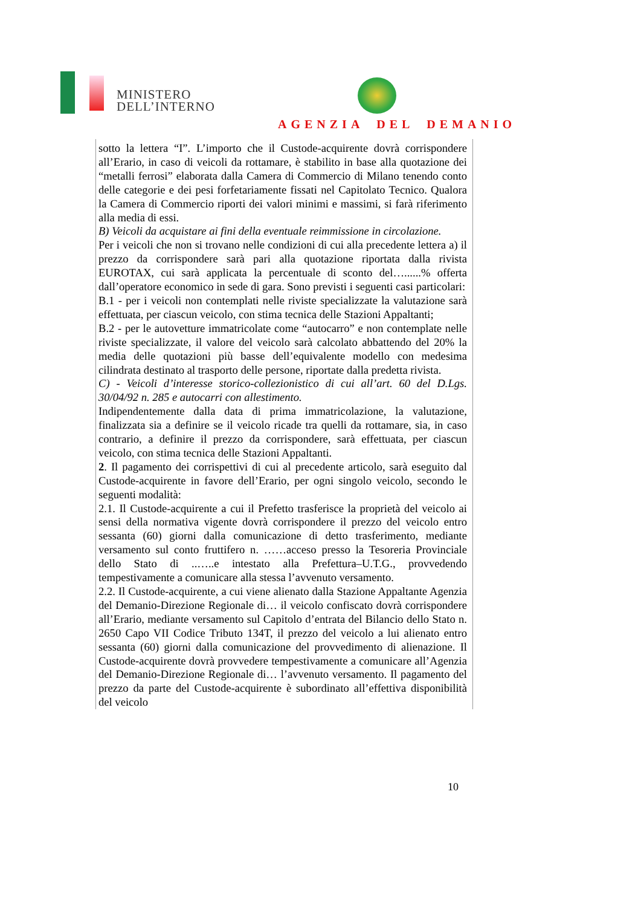MINISTERO
DELL’INTERNO
AGENZIA DEL DEMANIO
sotto la lettera “I”. L’importo che il Custode-acquirente dovrà corrispondere all’Erario, in caso di veicoli da rottamare, è stabilito in base alla quotazione dei “metalli ferrosi” elaborata dalla Camera di Commercio di Milano tenendo conto delle categorie e dei pesi forfetariamente fissati nel Capitolato Tecnico. Qualora la Camera di Commercio riporti dei valori minimi e massimi, si farà riferimento alla media di essi.
B) Veicoli da acquistare ai fini della eventuale reimmissione in circolazione.
Per i veicoli che non si trovano nelle condizioni di cui alla precedente lettera a) il prezzo da corrispondere sarà pari alla quotazione riportata dalla rivista EUROTAX, cui sarà applicata la percentuale di sconto del…......% offerta dall’operatore economico in sede di gara. Sono previsti i seguenti casi particolari:
B.1 - per i veicoli non contemplati nelle riviste specializzate la valutazione sarà effettuata, per ciascun veicolo, con stima tecnica delle Stazioni Appaltanti;
B.2 - per le autovetture immatricolate come “autocarro” e non contemplate nelle riviste specializzate, il valore del veicolo sarà calcolato abbattendo del 20% la media delle quotazioni più basse dell’equivalente modello con medesima cilindrata destinato al trasporto delle persone, riportate dalla predetta rivista.
C) - Veicoli d’interesse storico-collezionistico di cui all’art. 60 del D.Lgs. 30/04/92 n. 285 e autocarri con allestimento.
Indipendentemente dalla data di prima immatricolazione, la valutazione, finalizzata sia a definire se il veicolo ricade tra quelli da rottamare, sia, in caso contrario, a definire il prezzo da corrispondere, sarà effettuata, per ciascun veicolo, con stima tecnica delle Stazioni Appaltanti.
2. Il pagamento dei corrispettivi di cui al precedente articolo, sarà eseguito dal Custode-acquirente in favore dell’Erario, per ogni singolo veicolo, secondo le seguenti modalità:
2.1. Il Custode-acquirente a cui il Prefetto trasferisce la proprietà del veicolo ai sensi della normativa vigente dovrà corrispondere il prezzo del veicolo entro sessanta (60) giorni dalla comunicazione di detto trasferimento, mediante versamento sul conto fruttifero n. ……acceso presso la Tesoreria Provinciale dello Stato di ..…..e intestato alla Prefettura–U.T.G., provvedendo tempestivamente a comunicare alla stessa l’avvenuto versamento.
2.2. Il Custode-acquirente, a cui viene alienato dalla Stazione Appaltante Agenzia del Demanio-Direzione Regionale di… il veicolo confiscato dovrà corrispondere all’Erario, mediante versamento sul Capitolo d’entrata del Bilancio dello Stato n. 2650 Capo VII Codice Tributo 134T, il prezzo del veicolo a lui alienato entro sessanta (60) giorni dalla comunicazione del provvedimento di alienazione. Il Custode-acquirente dovrà provvedere tempestivamente a comunicare all’Agenzia del Demanio-Direzione Regionale di… l’avvenuto versamento. Il pagamento del prezzo da parte del Custode-acquirente è subordinato all’effettiva disponibilità del veicolo
10